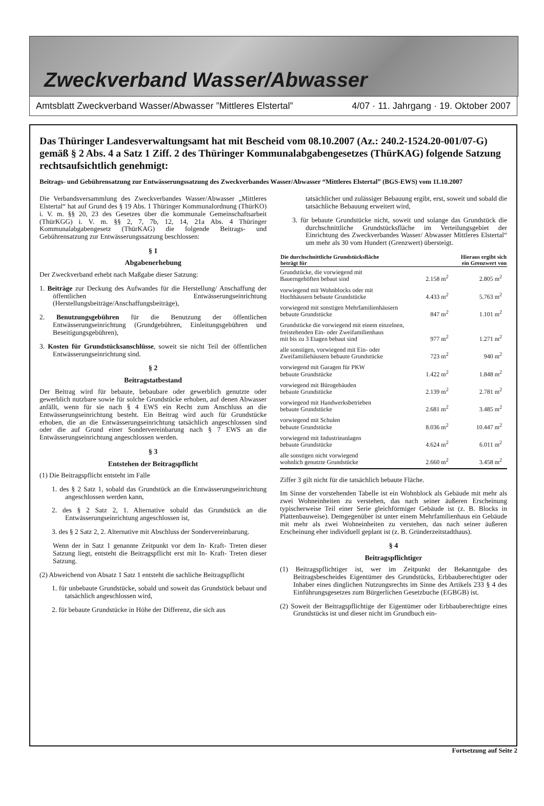Zweckverband Wasser/Abwasser
Amtsblatt Zweckverband Wasser/Abwasser ”Mittleres Elstertal” 4/07 · 11. Jahrgang · 19. Oktober 2007
Das Thüringer Landesverwaltungsamt hat mit Bescheid vom 08.10.2007 (Az.: 240.2-1524.20-001/07-G) gemäß § 2 Abs. 4 a Satz 1 Ziff. 2 des Thüringer Kommunalabgabengesetzes (ThürKAG) folgende Satzung rechtsaufsichtlich genehmigt:
Beitrags- und Gebührensatzung zur Entwässerungssatzung des Zweckverbandes Wasser/Abwasser “Mittleres Elstertal” (BGS-EWS) vom 11.10.2007
Die Verbandsversammlung des Zweckverbandes Wasser/Abwasser „Mittleres Elstertal“ hat auf Grund des § 19 Abs. 1 Thüringer Kommunalordnung (ThürKO) i. V. m. §§ 20, 23 des Gesetzes über die kommunale Gemeinschaftsarbeit (ThürKGG) i. V. m. §§ 2, 7, 7b, 12, 14, 21a Abs. 4 Thüringer Kommunalabgabengesetz (ThürKAG) die folgende Beitrags- und Gebührensatzung zur Entwässerungssatzung beschlossen:
§ 1
Abgabenerhebung
Der Zweckverband erhebt nach Maßgabe dieser Satzung:
1. Beiträge zur Deckung des Aufwandes für die Herstellung/ Anschaffung der öffentlichen Entwässerungseinrichtung (Herstellungsbeiträge/Anschaffungsbeiträge),
2. Benutzungsgebühren für die Benutzung der öffentlichen Entwässerungseinrichtung (Grundgebühren, Einleitungsgebühren und Beseitigungsgebühren),
3. Kosten für Grundstücksanschlüsse, soweit sie nicht Teil der öffentlichen Entwässerungseinrichtung sind.
§ 2
Beitragstatbestand
Der Beitrag wird für bebaute, bebaubare oder gewerblich genutzte oder gewerblich nutzbare sowie für solche Grundstücke erhoben, auf denen Abwasser anfällt, wenn für sie nach § 4 EWS ein Recht zum Anschluss an die Entwässerungseinrichtung besteht. Ein Beitrag wird auch für Grundstücke erhoben, die an die Entwässerungseinrichtung tatsächlich angeschlossen sind oder die auf Grund einer Sondervereinbarung nach § 7 EWS an die Entwässerungseinrichtung angeschlossen werden.
§ 3
Entstehen der Beitragspflicht
(1) Die Beitragspflicht entsteht im Falle
1. des § 2 Satz 1, sobald das Grundstück an die Entwässerungseinrichtung angeschlossen werden kann,
2. des § 2 Satz 2, 1. Alternative sobald das Grundstück an die Entwässerungseinrichtung angeschlossen ist,
3. des § 2 Satz 2, 2. Alternative mit Abschluss der Sondervereinbarung.
Wenn der in Satz 1 genannte Zeitpunkt vor dem In- Kraft- Treten dieser Satzung liegt, entsteht die Beitragspflicht erst mit In- Kraft- Treten dieser Satzung.
(2) Abweichend von Absatz 1 Satz 1 entsteht die sachliche Beitragspflicht
1. für unbebaute Grundstücke, sobald und soweit das Grundstück bebaut und tatsächlich angeschlossen wird,
2. für bebaute Grundstücke in Höhe der Differenz, die sich aus
tatsächlicher und zulässiger Bebauung ergibt, erst, soweit und sobald die tatsächliche Bebauung erweitert wird,
3. für bebaute Grundstücke nicht, soweit und solange das Grundstück die durchschnittliche Grundstücksfläche im Verteilungsgebiet der Einrichtung des Zweckverbandes Wasser/ Abwasser Mittleres Elstertal“ um mehr als 30 vom Hundert (Grenzwert) übersteigt.
| Die durchschnittliche Grundstücksfläche beträgt für | | Hieraus ergibt sich ein Grenzwert von |
| --- | --- | --- |
| Grundstücke, die vorwiegend mit Bauerngehöften bebaut sind | 2.158 m<sup>2</sup> | 2.805 m<sup>2</sup> |
| vorwiegend mit Wohnblocks oder mit Hochhäusern bebaute Grundstücke | 4.433 m<sup>2</sup> | 5.763 m<sup>2</sup> |
| vorwiegend mit sonstigen Mehrfamilienhäusern bebaute Grundstücke | 847 m<sup>2</sup> | 1.101 m<sup>2</sup> |
| Grundstücke die vorwiegend mit einem einzelnen, freistehenden Ein- oder Zweifamilienhaus mit bis zu 3 Etagen bebaut sind | 977 m<sup>2</sup> | 1.271 m<sup>2</sup> |
| alle sonstigen, vorwiegend mit Ein- oder Zweifamiliehäusern bebaute Grundstücke | 723 m<sup>2</sup> | 940 m<sup>2</sup> |
| vorwiegend mit Garagen für PKW bebaute Grundstücke | 1.422 m<sup>2</sup> | 1.848 m<sup>2</sup> |
| vorwiegend mit Bürogebäuden bebaute Grundstücke | 2.139 m<sup>2</sup> | 2.781 m<sup>2</sup> |
| vorwiegend mit Handwerksbetrieben bebaute Grundstücke | 2.681 m<sup>2</sup> | 3.485 m<sup>2</sup> |
| vorwiegend mit Schulen bebaute Grundstücke | 8.036 m<sup>2</sup> | 10.447 m<sup>2</sup> |
| vorwiegend mit Industrieanlagen bebaute Grundstücke | 4.624 m<sup>2</sup> | 6.011 m<sup>2</sup> |
| alle sonstigen nicht vorwiegend wohnlich genutzte Grundstücke | 2.660 m<sup>2</sup> | 3.458 m<sup>2</sup> |
Ziffer 3 gilt nicht für die tatsächlich bebaute Fläche.
Im Sinne der vorstehenden Tabelle ist ein Wohnblock als Gebäude mit mehr als zwei Wohneinheiten zu verstehen, das nach seiner äußeren Erscheinung typischerweise Teil einer Serie gleichförmiger Gebäude ist (z. B. Blocks in Plattenbauweise). Demgegenüber ist unter einem Mehrfamilienhaus ein Gebäude mit mehr als zwei Wohneinheiten zu verstehen, das nach seiner äußeren Erscheinung eher individuell geplant ist (z. B. Gründerzeitstadthaus).
§ 4
Beitragspflichtiger
(1) Beitragspflichtiger ist, wer im Zeitpunkt der Bekanntgabe des Beitragsbescheides Eigentümer des Grundstücks, Erbbauberechtigter oder Inhaber eines dinglichen Nutzungsrechts im Sinne des Artikels 233 § 4 des Einführungsgesetzes zum Bürgerlichen Gesetzbuche (EGBGB) ist.
(2) Soweit der Beitragspflichtige der Eigentümer oder Erbbauberechtigte eines Grundstücks ist und dieser nicht im Grundbuch ein-
Fortsetzung auf Seite 2